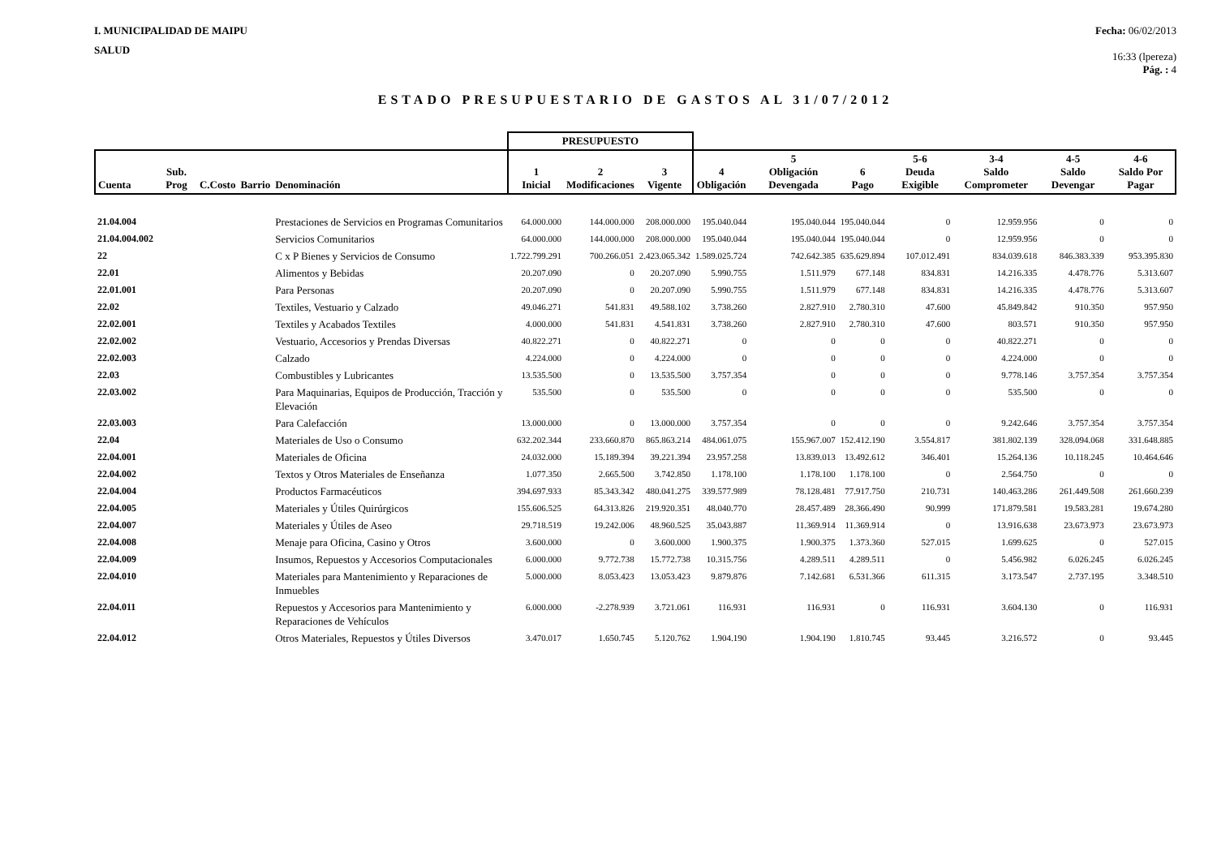I. MUNICIPALIDAD DE MAIPU
SALUD
Fecha: 06/02/2013
16:33 (lpereza)
Pág. : 4
ESTADO PRESUPUESTARIO DE GASTOS AL 31/07/2012
| | | | | | PRESUPUESTO | | | | | | | | | |
| --- | --- | --- | --- | --- | --- | --- | --- | --- | --- | --- | --- | --- | --- | --- |
| Cuenta | Sub. Prog | C.Costo | Barrio | Denominación | 1 Inicial | 2 Modificaciones | 3 Vigente | 4 Obligación | 5 Obligación Devengada | 6 Pago | 5-6 Deuda Exigible | 3-4 Saldo Comprometer | 4-5 Saldo Devengar | 4-6 Saldo Por Pagar |
| 21.04.004 | | | | Prestaciones de Servicios en Programas Comunitarios | 64.000.000 | 144.000.000 | 208.000.000 | 195.040.044 | 195.040.044 | 195.040.044 | 0 | 12.959.956 | 0 | 0 |
| 21.04.004.002 | | | | Servicios Comunitarios | 64.000.000 | 144.000.000 | 208.000.000 | 195.040.044 | 195.040.044 | 195.040.044 | 0 | 12.959.956 | 0 | 0 |
| 22 | | | | C x P Bienes y Servicios de Consumo | 1.722.799.291 | 700.266.051 | 2.423.065.342 | 1.589.025.724 | 742.642.385 | 635.629.894 | 107.012.491 | 834.039.618 | 846.383.339 | 953.395.830 |
| 22.01 | | | | Alimentos y Bebidas | 20.207.090 | 0 | 20.207.090 | 5.990.755 | 1.511.979 | 677.148 | 834.831 | 14.216.335 | 4.478.776 | 5.313.607 |
| 22.01.001 | | | | Para Personas | 20.207.090 | 0 | 20.207.090 | 5.990.755 | 1.511.979 | 677.148 | 834.831 | 14.216.335 | 4.478.776 | 5.313.607 |
| 22.02 | | | | Textiles, Vestuario y Calzado | 49.046.271 | 541.831 | 49.588.102 | 3.738.260 | 2.827.910 | 2.780.310 | 47.600 | 45.849.842 | 910.350 | 957.950 |
| 22.02.001 | | | | Textiles y Acabados Textiles | 4.000.000 | 541.831 | 4.541.831 | 3.738.260 | 2.827.910 | 2.780.310 | 47.600 | 803.571 | 910.350 | 957.950 |
| 22.02.002 | | | | Vestuario, Accesorios y Prendas Diversas | 40.822.271 | 0 | 40.822.271 | 0 | 0 | 0 | 0 | 40.822.271 | 0 | 0 |
| 22.02.003 | | | | Calzado | 4.224.000 | 0 | 4.224.000 | 0 | 0 | 0 | 0 | 4.224.000 | 0 | 0 |
| 22.03 | | | | Combustibles y Lubricantes | 13.535.500 | 0 | 13.535.500 | 3.757.354 | 0 | 0 | 0 | 9.778.146 | 3.757.354 | 3.757.354 |
| 22.03.002 | | | | Para Maquinarias, Equipos de Producción, Tracción y Elevación | 535.500 | 0 | 535.500 | 0 | 0 | 0 | 0 | 535.500 | 0 | 0 |
| 22.03.003 | | | | Para Calefacción | 13.000.000 | 0 | 13.000.000 | 3.757.354 | 0 | 0 | 0 | 9.242.646 | 3.757.354 | 3.757.354 |
| 22.04 | | | | Materiales de Uso o Consumo | 632.202.344 | 233.660.870 | 865.863.214 | 484.061.075 | 155.967.007 | 152.412.190 | 3.554.817 | 381.802.139 | 328.094.068 | 331.648.885 |
| 22.04.001 | | | | Materiales de Oficina | 24.032.000 | 15.189.394 | 39.221.394 | 23.957.258 | 13.839.013 | 13.492.612 | 346.401 | 15.264.136 | 10.118.245 | 10.464.646 |
| 22.04.002 | | | | Textos y Otros Materiales de Enseñanza | 1.077.350 | 2.665.500 | 3.742.850 | 1.178.100 | 1.178.100 | 1.178.100 | 0 | 2.564.750 | 0 | 0 |
| 22.04.004 | | | | Productos Farmacéuticos | 394.697.933 | 85.343.342 | 480.041.275 | 339.577.989 | 78.128.481 | 77.917.750 | 210.731 | 140.463.286 | 261.449.508 | 261.660.239 |
| 22.04.005 | | | | Materiales y Útiles Quirúrgicos | 155.606.525 | 64.313.826 | 219.920.351 | 48.040.770 | 28.457.489 | 28.366.490 | 90.999 | 171.879.581 | 19.583.281 | 19.674.280 |
| 22.04.007 | | | | Materiales y Útiles de Aseo | 29.718.519 | 19.242.006 | 48.960.525 | 35.043.887 | 11.369.914 | 11.369.914 | 0 | 13.916.638 | 23.673.973 | 23.673.973 |
| 22.04.008 | | | | Menaje para Oficina, Casino y Otros | 3.600.000 | 0 | 3.600.000 | 1.900.375 | 1.900.375 | 1.373.360 | 527.015 | 1.699.625 | 0 | 527.015 |
| 22.04.009 | | | | Insumos, Repuestos y Accesorios Computacionales | 6.000.000 | 9.772.738 | 15.772.738 | 10.315.756 | 4.289.511 | 4.289.511 | 0 | 5.456.982 | 6.026.245 | 6.026.245 |
| 22.04.010 | | | | Materiales para Mantenimiento y Reparaciones de Inmuebles | 5.000.000 | 8.053.423 | 13.053.423 | 9.879.876 | 7.142.681 | 6.531.366 | 611.315 | 3.173.547 | 2.737.195 | 3.348.510 |
| 22.04.011 | | | | Repuestos y Accesorios para Mantenimiento y Reparaciones de Vehículos | 6.000.000 | -2.278.939 | 3.721.061 | 116.931 | 116.931 | 0 | 116.931 | 3.604.130 | 0 | 116.931 |
| 22.04.012 | | | | Otros Materiales, Repuestos y Útiles Diversos | 3.470.017 | 1.650.745 | 5.120.762 | 1.904.190 | 1.904.190 | 1.810.745 | 93.445 | 3.216.572 | 0 | 93.445 |